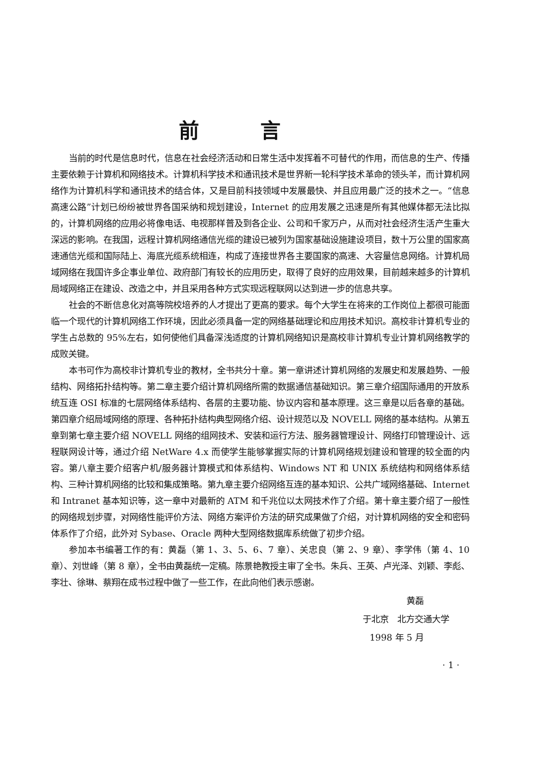前言
当前的时代是信息时代，信息在社会经济活动和日常生活中发挥着不可替代的作用，而信息的生产、传播主要依赖于计算机和网络技术。计算机科学技术和通讯技术是世界新一轮科学技术革命的领头羊，而计算机网络作为计算机科学和通讯技术的结合体，又是目前科技领域中发展最快、并且应用最广泛的技术之一。“信息高速公路”计划已纷纷被世界各国采纳和规划建设，Internet 的应用发展之迅速是所有其他媒体都无法比拟的，计算机网络的应用必将像电话、电视那样普及到各企业、公司和千家万户，从而对社会经济生活产生重大深远的影响。在我国，远程计算机网络通信光缆的建设已被列为国家基础设施建设项目，数十万公里的国家高速通信光缆和国际陆上、海底光缆系统相连，构成了连接世界各主要国家的高速、大容量信息网络。计算机局域网络在我国许多企事业单位、政府部门有较长的应用历史，取得了良好的应用效果，目前越来越多的计算机局域网络正在建设、改造之中，并且采用各种方式实现远程联网以达到进一步的信息共享。
社会的不断信息化对高等院校培养的人才提出了更高的要求。每个大学生在将来的工作岗位上都很可能面临一个现代的计算机网络工作环境，因此必须具备一定的网络基础理论和应用技术知识。高校非计算机专业的学生占总数的 95%左右，如何使他们具备深浅适度的计算机网络知识是高校非计算机专业计算机网络教学的成败关键。
本书可作为高校非计算机专业的教材，全书共分十章。第一章讲述计算机网络的发展史和发展趋势、一般结构、网络拓扑结构等。第二章主要介绍计算机网络所需的数据通信基础知识。第三章介绍国际通用的开放系统互连 OSI 标准的七层网络体系结构、各层的主要功能、协议内容和基本原理。这三章是以后各章的基础。第四章介绍局域网络的原理、各种拓扑结构典型网络介绍、设计规范以及 NOVELL 网络的基本结构。从第五章到第七章主要介绍 NOVELL 网络的组网技术、安装和运行方法、服务器管理设计、网络打印管理设计、远程联网设计等，通过介绍 NetWare 4.x 而使学生能够掌握实际的计算机网络规划建设和管理的较全面的内容。第八章主要介绍客户机/服务器计算模式和体系结构、Windows NT 和 UNIX 系统结构和网络体系结构、三种计算机网络的比较和集成策略。第九章主要介绍网络互连的基本知识、公共广域网络基础、Internet 和 Intranet 基本知识等，这一章中对最新的 ATM 和千兆位以太网技术作了介绍。第十章主要介绍了一般性的网络规划步骤，对网络性能评价方法、网络方案评价方法的研究成果做了介绍，对计算机网络的安全和密码体系作了介绍，此外对 Sybase、Oracle 两种大型网络数据库系统做了初步介绍。
参加本书编著工作的有：黄磊（第 1、3、5、6、7 章）、关忠良（第 2、9 章）、李学伟（第 4、10 章）、刘世峰（第 8 章），全书由黄磊统一定稿。陈景艳教授主审了全书。朱兵、王英、卢光泽、刘颖、李彪、李壮、徐琳、蔡翔在成书过程中做了一些工作，在此向他们表示感谢。
黄磊
于北京　北方交通大学
1998 年 5 月
· 1 ·